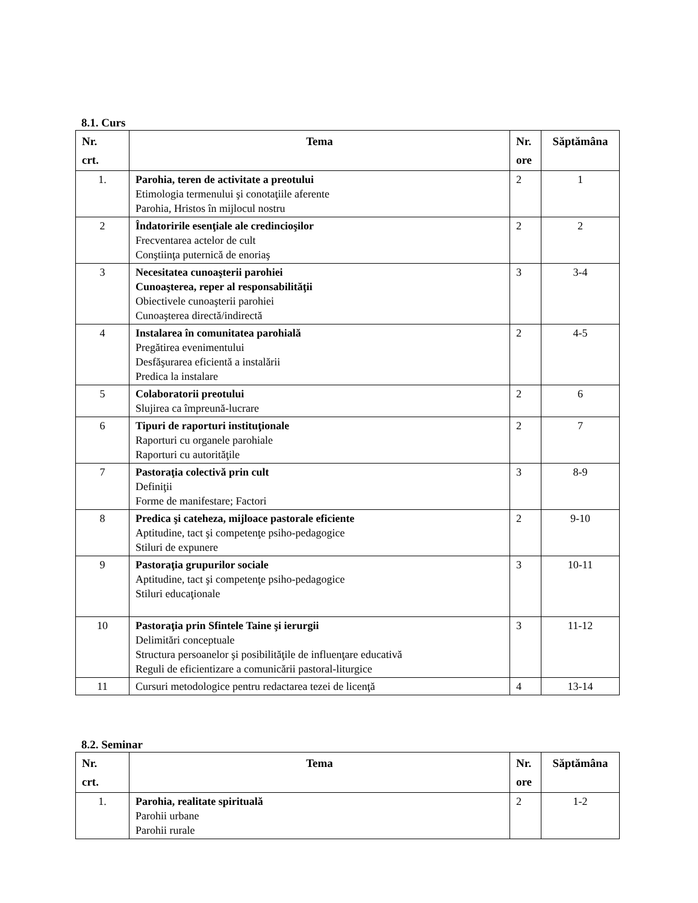8.1. Curs
| Nr. crt. | Tema | Nr. ore | Săptămâna |
| --- | --- | --- | --- |
| 1. | Parohia, teren de activitate a preotului Etimologia termenului şi conotaţiile aferente Parohia, Hristos în mijlocul nostru | 2 | 1 |
| 2 | Îndatoririle esenţiale ale credincioşilor Frecventarea actelor de cult Conştiinţa puternică de enoriaş | 2 | 2 |
| 3 | Necesitatea cunoaşterii parohiei Cunoaşterea, reper al responsabilităţii Obiectivele cunoaşterii parohiei Cunoaşterea directă/indirectă | 3 | 3-4 |
| 4 | Instalarea în comunitatea parohială Pregătirea evenimentului Desfăşurarea eficientă a instalării Predica la instalare | 2 | 4-5 |
| 5 | Colaboratorii preotului Slujirea ca împreună-lucrare | 2 | 6 |
| 6 | Tipuri de raporturi instituţionale Raporturi cu organele parohiale Raporturi cu autorităţile | 2 | 7 |
| 7 | Pastoraţia colectivă prin cult Definiţii Forme de manifestare; Factori | 3 | 8-9 |
| 8 | Predica şi cateheza, mijloace pastorale eficiente Aptitudine, tact şi competenţe psiho-pedagogice Stiluri de expunere | 2 | 9-10 |
| 9 | Pastoraţia grupurilor sociale Aptitudine, tact şi competenţe psiho-pedagogice Stiluri educaţionale | 3 | 10-11 |
| 10 | Pastoraţia prin Sfintele Taine şi ierurgii Delimitări conceptuale Structura persoanelor şi posibilităţile de influenţare educativă Reguli de eficientizare a comunicării pastoral-liturgice | 3 | 11-12 |
| 11 | Cursuri metodologice pentru redactarea tezei de licenţă | 4 | 13-14 |
8.2. Seminar
| Nr. crt. | Tema | Nr. ore | Săptămâna |
| --- | --- | --- | --- |
| 1. | Parohia, realitate spirituală Parohii urbane Parohii rurale | 2 | 1-2 |